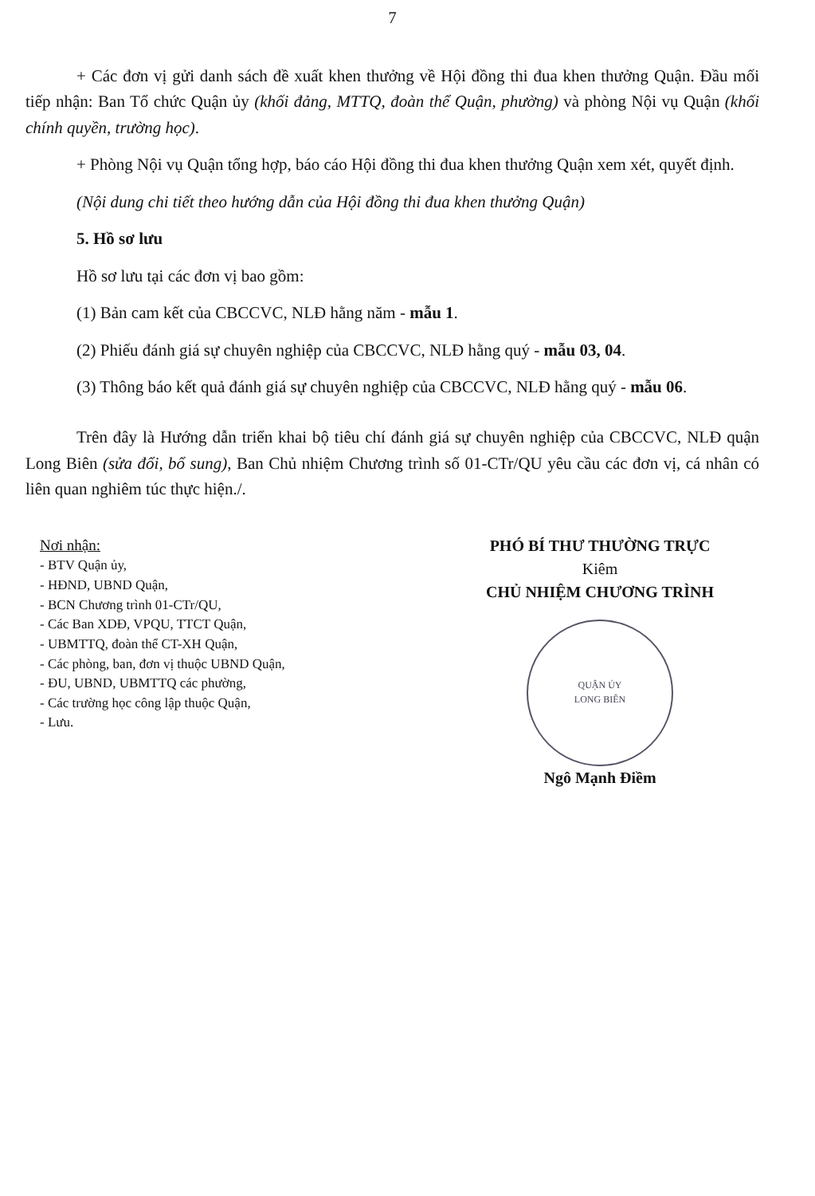7
+ Các đơn vị gửi danh sách đề xuất khen thưởng về Hội đồng thi đua khen thưởng Quận. Đầu mối tiếp nhận: Ban Tổ chức Quận ủy (khối đảng, MTTQ, đoàn thể Quận, phường) và phòng Nội vụ Quận (khối chính quyền, trường học).
+ Phòng Nội vụ Quận tổng hợp, báo cáo Hội đồng thi đua khen thưởng Quận xem xét, quyết định.
(Nội dung chi tiết theo hướng dẫn của Hội đồng thi đua khen thưởng Quận)
5. Hồ sơ lưu
Hồ sơ lưu tại các đơn vị bao gồm:
(1) Bản cam kết của CBCCVC, NLĐ hằng năm - mẫu 1.
(2) Phiếu đánh giá sự chuyên nghiệp của CBCCVC, NLĐ hằng quý - mẫu 03, 04.
(3) Thông báo kết quả đánh giá sự chuyên nghiệp của CBCCVC, NLĐ hằng quý - mẫu 06.
Trên đây là Hướng dẫn triển khai bộ tiêu chí đánh giá sự chuyên nghiệp của CBCCVC, NLĐ quận Long Biên (sửa đổi, bổ sung), Ban Chủ nhiệm Chương trình số 01-CTr/QU yêu cầu các đơn vị, cá nhân có liên quan nghiêm túc thực hiện./.
Nơi nhận:
- BTV Quận ủy,
- HĐND, UBND Quận,
- BCN Chương trình 01-CTr/QU,
- Các Ban XDĐ, VPQU, TTCT Quận,
- UBMTTQ, đoàn thể CT-XH Quận,
- Các phòng, ban, đơn vị thuộc UBND Quận,
- ĐU, UBND, UBMTTQ các phường,
- Các trường học công lập thuộc Quận,
- Lưu.
PHÓ BÍ THƯ THƯỜNG TRỰC
Kiêm
CHỦ NHIỆM CHƯƠNG TRÌNH
QUẬN ỦY
LONG BIÊN
Ngô Mạnh Điềm